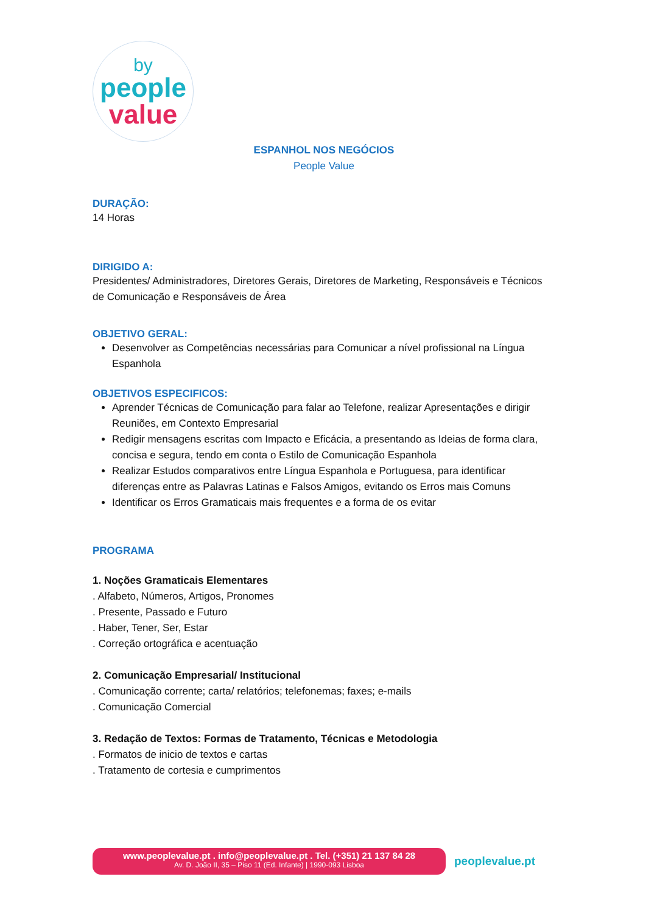by
people
value
ESPANHOL NOS NEGÓCIOS
People Value
DURAÇÃO:
14 Horas
DIRIGIDO A:
Presidentes/ Administradores, Diretores Gerais, Diretores de Marketing, Responsáveis e Técnicos de Comunicação e Responsáveis de Área
OBJETIVO GERAL:
Desenvolver as Competências necessárias para Comunicar a nível profissional na Língua Espanhola
OBJETIVOS ESPECIFICOS:
Aprender Técnicas de Comunicação para falar ao Telefone, realizar Apresentações e dirigir Reuniões, em Contexto Empresarial
Redigir mensagens escritas com Impacto e Eficácia, a presentando as Ideias de forma clara, concisa e segura, tendo em conta o Estilo de Comunicação Espanhola
Realizar Estudos comparativos entre Língua Espanhola e Portuguesa, para identificar diferenças entre as Palavras Latinas e Falsos Amigos, evitando os Erros mais Comuns
Identificar os Erros Gramaticais mais frequentes e a forma de os evitar
PROGRAMA
1. Noções Gramaticais Elementares
. Alfabeto, Números, Artigos, Pronomes
. Presente, Passado e Futuro
. Haber, Tener, Ser, Estar
. Correção ortográfica e acentuação
2. Comunicação Empresarial/ Institucional
. Comunicação corrente; carta/ relatórios; telefonemas; faxes; e-mails
. Comunicação Comercial
3. Redação de Textos: Formas de Tratamento, Técnicas e Metodologia
. Formatos de inicio de textos e cartas
. Tratamento de cortesia e cumprimentos
www.peoplevalue.pt . info@peoplevalue.pt . Tel. (+351) 21 137 84 28
Av. D. João II, 35 – Piso 11 (Ed. Infante) | 1990-093 Lisboa
peoplevalue.pt